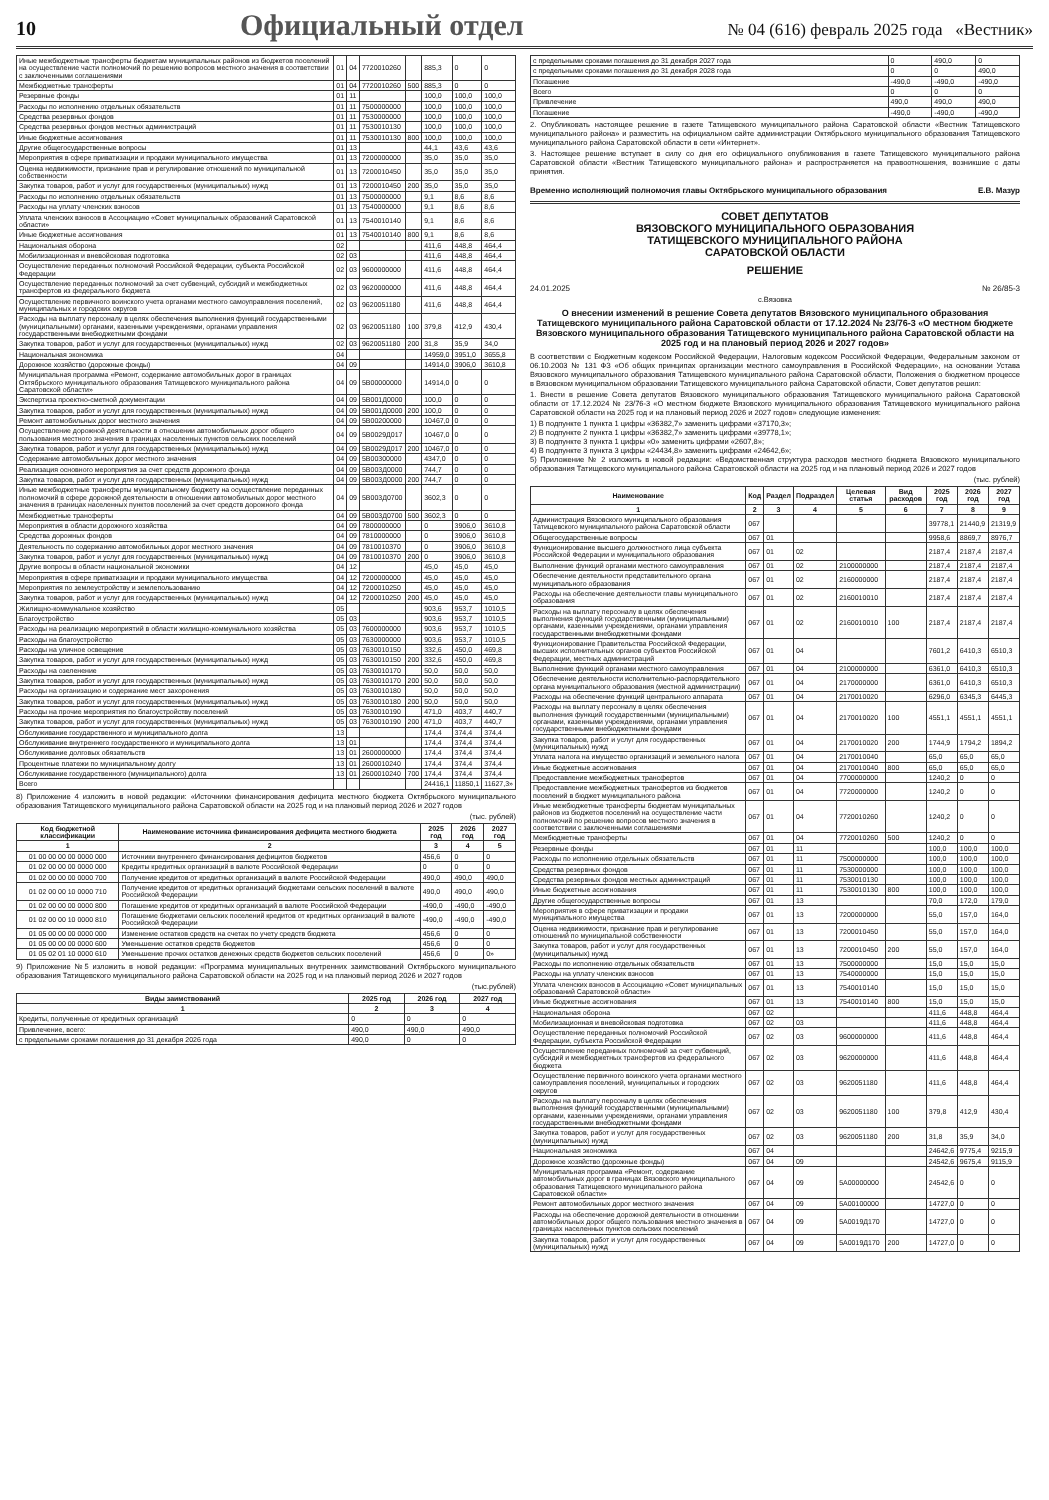10 Официальный отдел № 04 (616) февраль 2025 года «Вестник»
| Иные межбюджетные трансферты бюджетам муниципальных районов из бюджетов поселений на осуществление части полномочий по решению вопросов местного значения в соответствии с заключенными соглашениями | 01 | 04 | 7720010260 | | 885,3 | 0 | 0 |
| Межбюджетные трансферты | 01 | 04 | 7720010260 | 500 | 885,3 | 0 | 0 |
| Резервные фонды | 01 | 11 | | | 100,0 | 100,0 | 100,0 |
| Расходы по исполнению отдельных обязательств | 01 | 11 | 7500000000 | | 100,0 | 100,0 | 100,0 |
| Средства резервных фондов | 01 | 11 | 7530000000 | | 100,0 | 100,0 | 100,0 |
| Средства резервных фондов местных администраций | 01 | 11 | 7530010130 | | 100,0 | 100,0 | 100,0 |
| Иные бюджетные ассигнования | 01 | 11 | 7530010130 | 800 | 100,0 | 100,0 | 100,0 |
| Другие общегосударственные вопросы | 01 | 13 | | | 44,1 | 43,6 | 43,6 |
| Мероприятия в сфере приватизации и продажи муниципального имущества | 01 | 13 | 7200000000 | | 35,0 | 35,0 | 35,0 |
| Оценка недвижимости, признание прав и регулирование отношений по муниципальной собственности | 01 | 13 | 7200010450 | | 35,0 | 35,0 | 35,0 |
| Закупка товаров, работ и услуг для государственных (муниципальных) нужд | 01 | 13 | 7200010450 | 200 | 35,0 | 35,0 | 35,0 |
| Расходы по исполнению отдельных обязательств | 01 | 13 | 7500000000 | | 9,1 | 8,6 | 8,6 |
| Расходы на уплату членских взносов | 01 | 13 | 7540000000 | | 9,1 | 8,6 | 8,6 |
| Уплата членских взносов в Ассоциацию «Совет муниципальных образований Саратовской области» | 01 | 13 | 7540010140 | | 9,1 | 8,6 | 8,6 |
| Иные бюджетные ассигнования | 01 | 13 | 7540010140 | 800 | 9,1 | 8,6 | 8,6 |
| Национальная оборона | 02 | | | | 411,6 | 448,8 | 464,4 |
| Мобилизационная и вневойсковая подготовка | 02 | 03 | | | 411,6 | 448,8 | 464,4 |
| Осуществление переданных полномочий Российской Федерации, субъекта Российской Федерации | 02 | 03 | 9600000000 | | 411,6 | 448,8 | 464,4 |
| Осуществление переданных полномочий за счет субвенций, субсидий и межбюджетных трансфертов из федерального бюджета | 02 | 03 | 9620000000 | | 411,6 | 448,8 | 464,4 |
| Осуществление первичного воинского учета органами местного самоуправления поселений, муниципальных и городских округов | 02 | 03 | 9620051180 | | 411,6 | 448,8 | 464,4 |
| Расходы на выплату персоналу в целях обеспечения выполнения функций государственными (муниципальными) органами, казенными учреждениями, органами управления государственными внебюджетными фондами | 02 | 03 | 9620051180 | 100 | 379,8 | 412,9 | 430,4 |
| Закупка товаров, работ и услуг для государственных (муниципальных) нужд | 02 | 03 | 9620051180 | 200 | 31,8 | 35,9 | 34,0 |
| Национальная экономика | 04 | | | | 14959,0 | 3951,0 | 3655,8 |
| Дорожное хозяйство (дорожные фонды) | 04 | 09 | | | 14914,0 | 3906,0 | 3610,8 |
| Муниципальная программа «Ремонт, содержание автомобильных дорог в границах Октябрьского муниципального образования Татищевского муниципального района Саратовской области» | 04 | 09 | 5В00000000 | | 14914,0 | 0 | 0 |
| Экспертиза проектно-сметной документации | 04 | 09 | 5В001Д0000 | | 100,0 | 0 | 0 |
| Закупка товаров, работ и услуг для государственных (муниципальных) нужд | 04 | 09 | 5В001Д0000 | 200 | 100,0 | 0 | 0 |
| Ремонт автомобильных дорог местного значения | 04 | 09 | 5В00200000 | | 10467,0 | 0 | 0 |
| Осуществление дорожной деятельности в отношении автомобильных дорог общего пользования местного значения в границах населенных пунктов сельских поселений | 04 | 09 | 5В0029Д017 | | 10467,0 | 0 | 0 |
| Закупка товаров, работ и услуг для государственных (муниципальных) нужд | 04 | 09 | 5В0029Д017 | 200 | 10467,0 | 0 | 0 |
| Содержание автомобильных дорог местного значения | 04 | 09 | 5В00300000 | | 4347,0 | 0 | 0 |
| Реализация основного мероприятия за счет средств дорожного фонда | 04 | 09 | 5В003Д0000 | | 744,7 | 0 | 0 |
| Закупка товаров, работ и услуг для государственных (муниципальных) нужд | 04 | 09 | 5В003Д0000 | 200 | 744,7 | 0 | 0 |
| Иные межбюджетные трансферты муниципальному бюджету на осуществление переданных полномочий в сфере дорожной деятельности в отношении автомобильных дорог местного значения в границах населенных пунктов поселений за счет средств дорожного фонда | 04 | 09 | 5В003Д0700 | | 3602,3 | 0 | 0 |
| Межбюджетные трансферты | 04 | 09 | 5В003Д0700 | 500 | 3602,3 | 0 | 0 |
| Мероприятия в области дорожного хозяйства | 04 | 09 | 7800000000 | | 0 | 3906,0 | 3610,8 |
| Средства дорожных фондов | 04 | 09 | 7810000000 | | 0 | 3906,0 | 3610,8 |
| Деятельность по содержанию автомобильных дорог местного значения | 04 | 09 | 7810010370 | | 0 | 3906,0 | 3610,8 |
| Закупка товаров, работ и услуг для государственных (муниципальных) нужд | 04 | 09 | 7810010370 | 200 | 0 | 3906,0 | 3610,8 |
| Другие вопросы в области национальной экономики | 04 | 12 | | | 45,0 | 45,0 | 45,0 |
| Мероприятия в сфере приватизации и продажи муниципального имущества | 04 | 12 | 7200000000 | | 45,0 | 45,0 | 45,0 |
| Мероприятия по землеустройству и землепользованию | 04 | 12 | 7200010250 | | 45,0 | 45,0 | 45,0 |
| Закупка товаров, работ и услуг для государственных (муниципальных) нужд | 04 | 12 | 7200010250 | 200 | 45,0 | 45,0 | 45,0 |
| Жилищно-коммунальное хозяйство | 05 | | | | 903,6 | 953,7 | 1010,5 |
| Благоустройство | 05 | 03 | | | 903,6 | 953,7 | 1010,5 |
| Расходы на реализацию мероприятий в области жилищно-коммунального хозяйства | 05 | 03 | 7600000000 | | 903,6 | 953,7 | 1010,5 |
| Расходы на благоустройство | 05 | 03 | 7630000000 | | 903,6 | 953,7 | 1010,5 |
| Расходы на уличное освещение | 05 | 03 | 7630010150 | | 332,6 | 450,0 | 469,8 |
| Закупка товаров, работ и услуг для государственных (муниципальных) нужд | 05 | 03 | 7630010150 | 200 | 332,6 | 450,0 | 469,8 |
| Расходы на озеленение | 05 | 03 | 7630010170 | | 50,0 | 50,0 | 50,0 |
| Закупка товаров, работ и услуг для государственных (муниципальных) нужд | 05 | 03 | 7630010170 | 200 | 50,0 | 50,0 | 50,0 |
| Расходы на организацию и содержание мест захоронения | 05 | 03 | 7630010180 | | 50,0 | 50,0 | 50,0 |
| Закупка товаров, работ и услуг для государственных (муниципальных) нужд | 05 | 03 | 7630010180 | 200 | 50,0 | 50,0 | 50,0 |
| Расходы на прочие мероприятия по благоустройству поселений | 05 | 03 | 7630010190 | | 471,0 | 403,7 | 440,7 |
| Закупка товаров, работ и услуг для государственных (муниципальных) нужд | 05 | 03 | 7630010190 | 200 | 471,0 | 403,7 | 440,7 |
| Обслуживание государственного и муниципального долга | 13 | | | | 174,4 | 374,4 | 374,4 |
| Обслуживание внутреннего государственного и муниципального долга | 13 | 01 | | | 174,4 | 374,4 | 374,4 |
| Обслуживание долговых обязательств | 13 | 01 | 2600000000 | | 174,4 | 374,4 | 374,4 |
| Процентные платежи по муниципальному долгу | 13 | 01 | 2600010240 | | 174,4 | 374,4 | 374,4 |
| Обслуживание государственного (муниципального) долга | 13 | 01 | 2600010240 | 700 | 174,4 | 374,4 | 374,4 |
| Всего | | | | | 24416,1 | 11850,1 | 11627,3» |
8) Приложение 4 изложить в новой редакции: «Источники финансирования дефицита местного бюджета Октябрьского муниципального образования Татищевского муниципального района Саратовской области на 2025 год и на плановый период 2026 и 2027 годов
(тыс. рублей)
| Код бюджетной классификации | Наименование источника финансирования дефицита местного бюджета | 2025 год | 2026 год | 2027 год |
| --- | --- | --- | --- | --- |
| 1 | 2 | 3 | 4 | 5 |
| 01 00 00 00 00 0000 000 | Источники внутреннего финансирования дефицитов бюджетов | 456,6 | 0 | 0 |
| 01 02 00 00 00 0000 000 | Кредиты кредитных организаций в валюте Российской Федерации | 0 | 0 | 0 |
| 01 02 00 00 00 0000 700 | Получение кредитов от кредитных организаций в валюте Российской Федерации | 490,0 | 490,0 | 490,0 |
| 01 02 00 00 10 0000 710 | Получение кредитов от кредитных организаций бюджетами сельских поселений в валюте Российской Федерации | 490,0 | 490,0 | 490,0 |
| 01 02 00 00 00 0000 800 | Погашение кредитов от кредитных организаций в валюте Российской Федерации | -490,0 | -490,0 | -490,0 |
| 01 02 00 00 10 0000 810 | Погашение бюджетами сельских поселений кредитов от кредитных организаций в валюте Российской Федерации | -490,0 | -490,0 | -490,0 |
| 01 05 00 00 00 0000 000 | Изменение остатков средств на счетах по учету средств бюджета | 456,6 | 0 | 0 |
| 01 05 00 00 00 0000 600 | Уменьшение остатков средств бюджетов | 456,6 | 0 | 0 |
| 01 05 02 01 10 0000 610 | Уменьшение прочих остатков денежных средств бюджетов сельских поселений | 456,6 | 0 | 0» |
9) Приложение №5 изложить в новой редакции: «Программа муниципальных внутренних заимствований Октябрьского муниципального образования Татищевского муниципального района Саратовской области на 2025 год и на плановый период 2026 и 2027 годов
(тыс.рублей)
| Виды заимствований | 2025 год | 2026 год | 2027 год |
| --- | --- | --- | --- |
| 1 | 2 | 3 | 4 |
| Кредиты, полученные от кредитных организаций | 0 | 0 | 0 |
| Привлечение, всего: | 490,0 | 490,0 | 490,0 |
| с предельными сроками погашения до 31 декабря 2026 года | 490,0 | 0 | 0 |
| с предельными сроками погашения до 31 декабря 2027 года | 0 | 490,0 | 0 |
| с предельными сроками погашения до 31 декабря 2028 года | 0 | 0 | 490,0 |
| Погашение | -490,0 | -490,0 | -490,0 |
| Всего | 0 | 0 | 0 |
| Привлечение | 490,0 | 490,0 | 490,0 |
| Погашение | -490,0 | -490,0 | -490,0 |
2. Опубликовать настоящее решение в газете Татищевского муниципального района Саратовской области «Вестник Татищевского муниципального района» и разместить на официальном сайте администрации Октябрьского муниципального образования Татищевского муниципального района Саратовской области в сети «Интернет».
3. Настоящее решение вступает в силу со дня его официального опубликования в газете Татищевского муниципального района Саратовской области «Вестник Татищевского муниципального района» и распространяется на правоотношения, возникшие с даты принятия.
Временно исполняющий полномочия главы Октябрьского муниципального образования Е.В. Мазур
СОВЕТ ДЕПУТАТОВ
ВЯЗОВСКОГО МУНИЦИПАЛЬНОГО ОБРАЗОВАНИЯ
ТАТИЩЕВСКОГО МУНИЦИПАЛЬНОГО РАЙОНА
САРАТОВСКОЙ ОБЛАСТИ
РЕШЕНИЕ
24.01.2025 № 26/85-3
с.Вязовка
О внесении изменений в решение Совета депутатов Вязовского муниципального образования Татищевского муниципального района Саратовской области от 17.12.2024 № 23/76-3 «О местном бюджете Вязовского муниципального образования Татищевского муниципального района Саратовской области на 2025 год и на плановый период 2026 и 2027 годов»
В соответствии с Бюджетным кодексом Российской Федерации, Налоговым кодексом Российской Федерации, Федеральным законом от 06.10.2003 № 131 ФЗ «Об общих принципах организации местного самоуправления в Российской Федерации», на основании Устава Вязовского муниципального образования Татищевского муниципального района Саратовской области, Положения о бюджетном процессе в Вязовском муниципальном образовании Татищевского муниципального района Саратовской области, Совет депутатов решил:
1. Внести в решение Совета депутатов Вязовского муниципального образования Татищевского муниципального района Саратовской области от 17.12.2024 № 23/76-3 «О местном бюджете Вязовского муниципального образования Татищевского муниципального района Саратовской области на 2025 год и на плановый период 2026 и 2027 годов» следующие изменения:
1) В подпункте 1 пункта 1 цифры «36382,7» заменить цифрами «37170,3»;
2) В подпункте 2 пункта 1 цифры «36382,7» заменить цифрами «39778,1»;
3) В подпункте 3 пункта 1 цифры «0» заменить цифрами «2607,8»;
4) В подпункте 3 пункта 3 цифры «24434,8» заменить цифрами «24642,6»;
5) Приложение № 2 изложить в новой редакции: «Ведомственная структура расходов местного бюджета Вязовского муниципального образования Татищевского муниципального района Саратовской области на 2025 год и на плановый период 2026 и 2027 годов
(тыс. рублей)
| Наименование | Код | Раздел | Подраздел | Целевая статья | Вид расходов | 2025 год | 2026 год | 2027 год |
| --- | --- | --- | --- | --- | --- | --- | --- | --- |
| 1 | 2 | 3 | 4 | 5 | 6 | 7 | 8 | 9 |
| Администрация Вязовского муниципального образования Татищевского муниципального района Саратовской области | 067 | | | | | 39778,1 | 21440,9 | 21319,9 |
| Общегосударственные вопросы | 067 | 01 | | | | 9958,6 | 8869,7 | 8976,7 |
| Функционирование высшего должностного лица субъекта Российской Федерации и муниципального образования | 067 | 01 | 02 | | | 2187,4 | 2187,4 | 2187,4 |
| Выполнение функций органами местного самоуправления | 067 | 01 | 02 | 2100000000 | | 2187,4 | 2187,4 | 2187,4 |
| Обеспечение деятельности представительного органа муниципального образования | 067 | 01 | 02 | 2160000000 | | 2187,4 | 2187,4 | 2187,4 |
| Расходы на обеспечение деятельности главы муниципального образования | 067 | 01 | 02 | 2160010010 | | 2187,4 | 2187,4 | 2187,4 |
| Расходы на выплату персоналу в целях обеспечения выполнения функций государственными (муниципальными) органами, казенными учреждениями, органами управления государственными внебюджетными фондами | 067 | 01 | 02 | 2160010010 | 100 | 2187,4 | 2187,4 | 2187,4 |
| Функционирование Правительства Российской Федерации, высших исполнительных органов субъектов Российской Федерации, местных администраций | 067 | 01 | 04 | | | 7601,2 | 6410,3 | 6510,3 |
| Выполнение функций органами местного самоуправления | 067 | 01 | 04 | 2100000000 | | 6361,0 | 6410,3 | 6510,3 |
| Обеспечение деятельности исполнительно-распорядительного органа муниципального образования (местной администрации) | 067 | 01 | 04 | 2170000000 | | 6361,0 | 6410,3 | 6510,3 |
| Расходы на обеспечение функций центрального аппарата | 067 | 01 | 04 | 2170010020 | | 6296,0 | 6345,3 | 6445,3 |
| Расходы на выплату персоналу в целях обеспечения выполнения функций государственными (муниципальными) органами, казенными учреждениями, органами управления государственными внебюджетными фондами | 067 | 01 | 04 | 2170010020 | 100 | 4551,1 | 4551,1 | 4551,1 |
| Закупка товаров, работ и услуг для государственных (муниципальных) нужд | 067 | 01 | 04 | 2170010020 | 200 | 1744,9 | 1794,2 | 1894,2 |
| Уплата налога на имущество организаций и земельного налога | 067 | 01 | 04 | 2170010040 | | 65,0 | 65,0 | 65,0 |
| Иные бюджетные ассигнования | 067 | 01 | 04 | 2170010040 | 800 | 65,0 | 65,0 | 65,0 |
| Предоставление межбюджетных трансфертов | 067 | 01 | 04 | 7700000000 | | 1240,2 | 0 | 0 |
| Предоставление межбюджетных трансфертов из бюджетов поселений в бюджет муниципального района | 067 | 01 | 04 | 7720000000 | | 1240,2 | 0 | 0 |
| Иные межбюджетные трансферты бюджетам муниципальных районов из бюджетов поселений на осуществление части полномочий по решению вопросов местного значения в соответствии с заключенными соглашениями | 067 | 01 | 04 | 7720010260 | | 1240,2 | 0 | 0 |
| Межбюджетные трансферты | 067 | 01 | 04 | 7720010260 | 500 | 1240,2 | 0 | 0 |
| Резервные фонды | 067 | 01 | 11 | | | 100,0 | 100,0 | 100,0 |
| Расходы по исполнению отдельных обязательств | 067 | 01 | 11 | 7500000000 | | 100,0 | 100,0 | 100,0 |
| Средства резервных фондов | 067 | 01 | 11 | 7530000000 | | 100,0 | 100,0 | 100,0 |
| Средства резервных фондов местных администраций | 067 | 01 | 11 | 7530010130 | | 100,0 | 100,0 | 100,0 |
| Иные бюджетные ассигнования | 067 | 01 | 11 | 7530010130 | 800 | 100,0 | 100,0 | 100,0 |
| Другие общегосударственные вопросы | 067 | 01 | 13 | | | 70,0 | 172,0 | 179,0 |
| Мероприятия в сфере приватизации и продажи муниципального имущества | 067 | 01 | 13 | 7200000000 | | 55,0 | 157,0 | 164,0 |
| Оценка недвижимости, признание прав и регулирование отношений по муниципальной собственности | 067 | 01 | 13 | 7200010450 | | 55,0 | 157,0 | 164,0 |
| Закупка товаров, работ и услуг для государственных (муниципальных) нужд | 067 | 01 | 13 | 7200010450 | 200 | 55,0 | 157,0 | 164,0 |
| Расходы по исполнению отдельных обязательств | 067 | 01 | 13 | 7500000000 | | 15,0 | 15,0 | 15,0 |
| Расходы на уплату членских взносов | 067 | 01 | 13 | 7540000000 | | 15,0 | 15,0 | 15,0 |
| Уплата членских взносов в Ассоциацию «Совет муниципальных образований Саратовской области» | 067 | 01 | 13 | 7540010140 | | 15,0 | 15,0 | 15,0 |
| Иные бюджетные ассигнования | 067 | 01 | 13 | 7540010140 | 800 | 15,0 | 15,0 | 15,0 |
| Национальная оборона | 067 | 02 | | | | 411,6 | 448,8 | 464,4 |
| Мобилизационная и вневойсковая подготовка | 067 | 02 | 03 | | | 411,6 | 448,8 | 464,4 |
| Осуществление переданных полномочий Российской Федерации, субъекта Российской Федерации | 067 | 02 | 03 | 9600000000 | | 411,6 | 448,8 | 464,4 |
| Осуществление переданных полномочий за счет субвенций, субсидий и межбюджетных трансфертов из федерального бюджета | 067 | 02 | 03 | 9620000000 | | 411,6 | 448,8 | 464,4 |
| Осуществление первичного воинского учета органами местного самоуправления поселений, муниципальных и городских округов | 067 | 02 | 03 | 9620051180 | | 411,6 | 448,8 | 464,4 |
| Расходы на выплату персоналу в целях обеспечения выполнения функций государственными (муниципальными) органами, казенными учреждениями, органами управления государственными внебюджетными фондами | 067 | 02 | 03 | 9620051180 | 100 | 379,8 | 412,9 | 430,4 |
| Закупка товаров, работ и услуг для государственных (муниципальных) нужд | 067 | 02 | 03 | 9620051180 | 200 | 31,8 | 35,9 | 34,0 |
| Национальная экономика | 067 | 04 | | | | 24642,6 | 9775,4 | 9215,9 |
| Дорожное хозяйство (дорожные фонды) | 067 | 04 | 09 | | | 24542,6 | 9675,4 | 9115,9 |
| Муниципальная программа «Ремонт, содержание автомобильных дорог в границах Вязовского муниципального образования Татищевского муниципального района Саратовской области» | 067 | 04 | 09 | 5А00000000 | | 24542,6 | 0 | 0 |
| Ремонт автомобильных дорог местного значения | 067 | 04 | 09 | 5А00100000 | | 14727,0 | 0 | 0 |
| Расходы на обеспечение дорожной деятельности в отношении автомобильных дорог общего пользования местного значения в границах населенных пунктов сельских поселений | 067 | 04 | 09 | 5А0019Д170 | | 14727,0 | 0 | 0 |
| Закупка товаров, работ и услуг для государственных (муниципальных) нужд | 067 | 04 | 09 | 5А0019Д170 | 200 | 14727,0 | 0 | 0 |